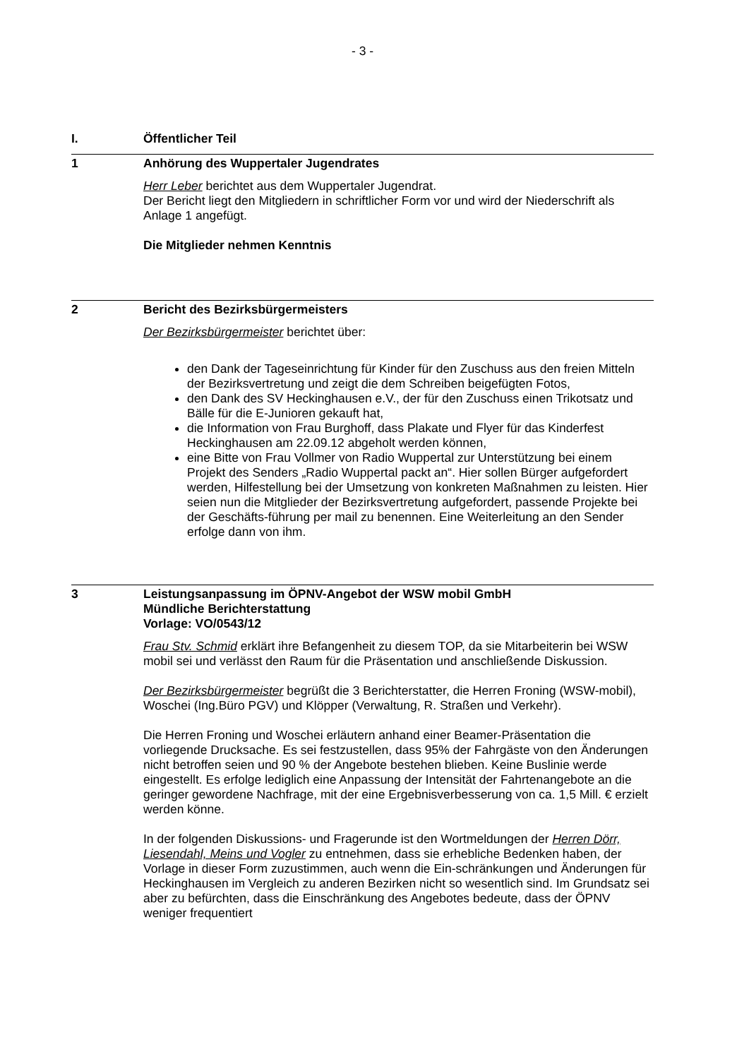- 3 -
I. Öffentlicher Teil
1 Anhörung des Wuppertaler Jugendrates
Herr Leber berichtet aus dem Wuppertaler Jugendrat.
Der Bericht liegt den Mitgliedern in schriftlicher Form vor und wird der Niederschrift als Anlage 1 angefügt.
Die Mitglieder nehmen Kenntnis
2 Bericht des Bezirksbürgermeisters
Der Bezirksbürgermeister berichtet über:
den Dank der Tageseinrichtung für Kinder für den Zuschuss aus den freien Mitteln der Bezirksvertretung und zeigt die dem Schreiben beigefügten Fotos,
den Dank des SV Heckinghausen e.V., der für den Zuschuss einen Trikotsatz und Bälle für die E-Junioren gekauft hat,
die Information von Frau Burghoff, dass Plakate und Flyer für das Kinderfest Heckinghausen am 22.09.12 abgeholt werden können,
eine Bitte von Frau Vollmer von Radio Wuppertal zur Unterstützung bei einem Projekt des Senders „Radio Wuppertal packt an“. Hier sollen Bürger aufgefordert werden, Hilfestellung bei der Umsetzung von konkreten Maßnahmen zu leisten. Hier seien nun die Mitglieder der Bezirksvertretung aufgefordert, passende Projekte bei der Geschäfts-führung per mail zu benennen. Eine Weiterleitung an den Sender erfolge dann von ihm.
3 Leistungsanpassung im ÖPNV-Angebot der WSW mobil GmbH
Mündliche Berichterstattung
Vorlage: VO/0543/12
Frau Stv. Schmid erklärt ihre Befangenheit zu diesem TOP, da sie Mitarbeiterin bei WSW mobil sei und verlässt den Raum für die Präsentation und anschließende Diskussion.
Der Bezirksbürgermeister begrüßt die 3 Berichterstatter, die Herren Froning (WSW-mobil), Woschei (Ing.Büro PGV) und Klöpper (Verwaltung, R. Straßen und Verkehr).
Die Herren Froning und Woschei erläutern anhand einer Beamer-Präsentation die vorliegende Drucksache. Es sei festzustellen, dass 95% der Fahrgäste von den Änderungen nicht betroffen seien und 90 % der Angebote bestehen blieben. Keine Buslinie werde eingestellt. Es erfolge lediglich eine Anpassung der Intensität der Fahrtenangebote an die geringer gewordene Nachfrage, mit der eine Ergebnisverbesserung von ca. 1,5 Mill. € erzielt werden könne.
In der folgenden Diskussions- und Fragerunde ist den Wortmeldungen der Herren Dörr, Liesendahl, Meins und Vogler zu entnehmen, dass sie erhebliche Bedenken haben, der Vorlage in dieser Form zuzustimmen, auch wenn die Ein-schränkungen und Änderungen für Heckinghausen im Vergleich zu anderen Bezirken nicht so wesentlich sind. Im Grundsatz sei aber zu befürchten, dass die Einschränkung des Angebotes bedeute, dass der ÖPNV weniger frequentiert